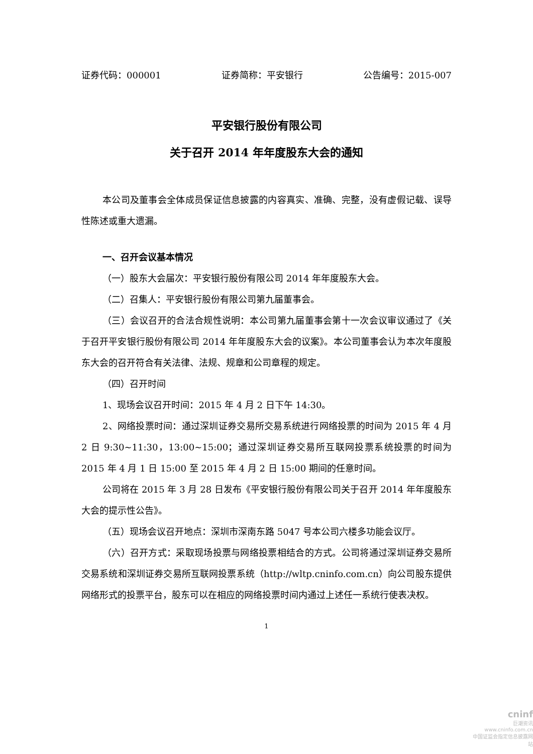证券代码：000001 证券简称：平安银行 公告编号：2015-007
平安银行股份有限公司
关于召开 2014 年年度股东大会的通知
本公司及董事会全体成员保证信息披露的内容真实、准确、完整，没有虚假记载、误导性陈述或重大遗漏。
一、召开会议基本情况
（一）股东大会届次：平安银行股份有限公司 2014 年年度股东大会。
（二）召集人：平安银行股份有限公司第九届董事会。
（三）会议召开的合法合规性说明：本公司第九届董事会第十一次会议审议通过了《关于召开平安银行股份有限公司 2014 年年度股东大会的议案》。本公司董事会认为本次年度股东大会的召开符合有关法律、法规、规章和公司章程的规定。
（四）召开时间
1、现场会议召开时间：2015 年 4 月 2 日下午 14:30。
2、网络投票时间：通过深圳证券交易所交易系统进行网络投票的时间为 2015 年 4 月 2 日 9:30~11:30，13:00~15:00；通过深圳证券交易所互联网投票系统投票的时间为 2015 年 4 月 1 日 15:00 至 2015 年 4 月 2 日 15:00 期间的任意时间。
公司将在 2015 年 3 月 28 日发布《平安银行股份有限公司关于召开 2014 年年度股东大会的提示性公告》。
（五）现场会议召开地点：深圳市深南东路 5047 号本公司六楼多功能会议厅。
（六）召开方式：采取现场投票与网络投票相结合的方式。公司将通过深圳证券交易所交易系统和深圳证券交易所互联网投票系统（http://wltp.cninfo.com.cn）向公司股东提供网络形式的投票平台，股东可以在相应的网络投票时间内通过上述任一系统行使表决权。
1
cninf
巨潮资讯
www.cninfo.com.cn
中国证监会指定信息披露网站